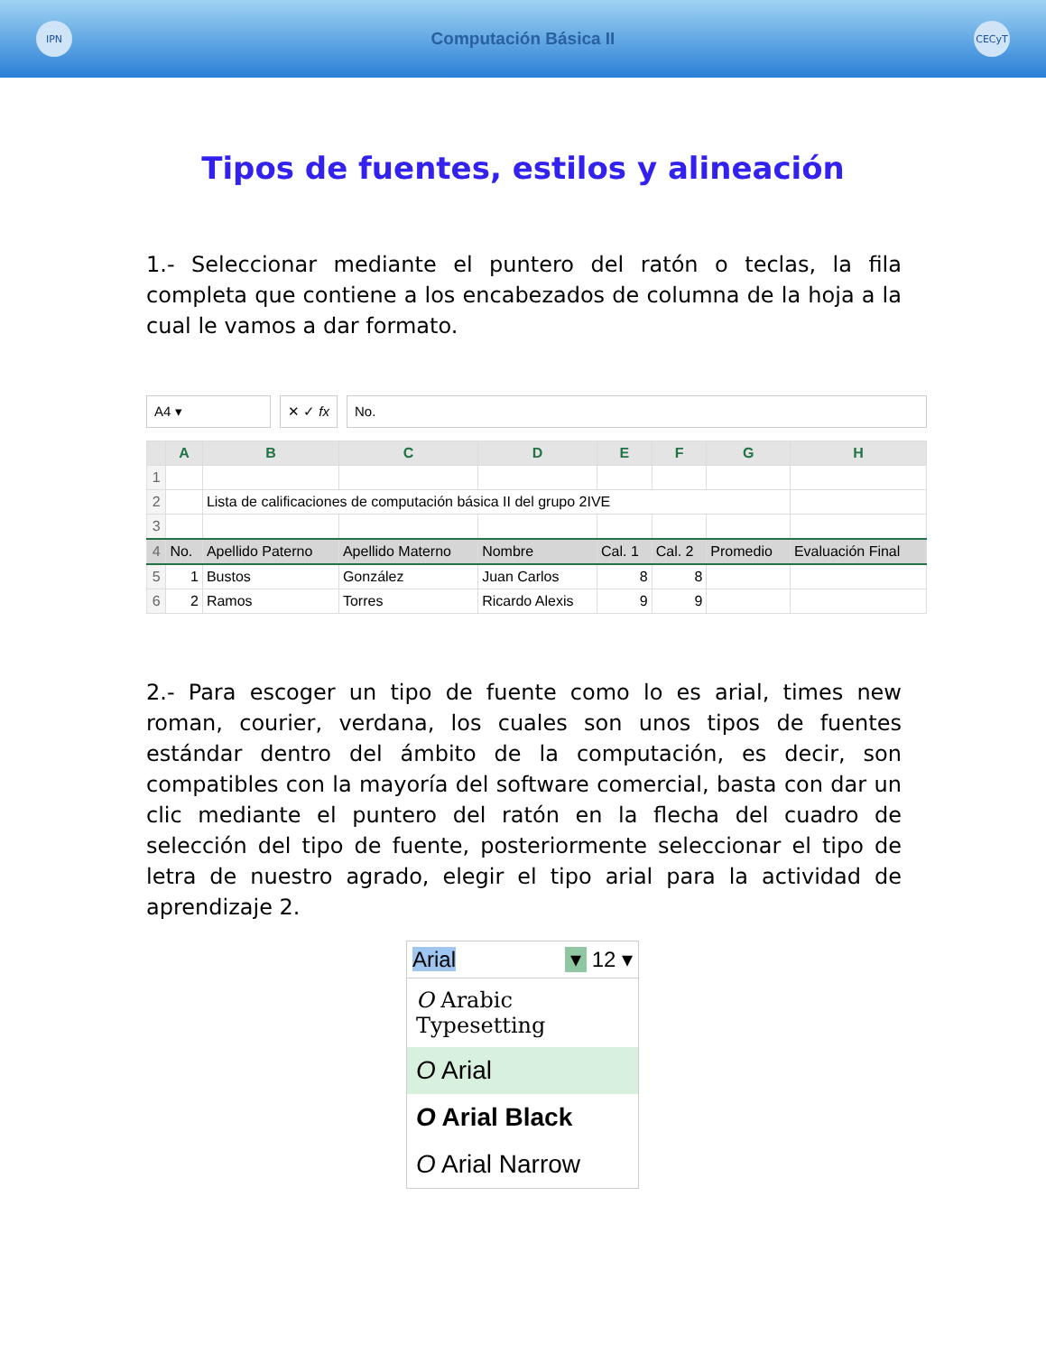IPN
Computación Básica II
CECyT
Tipos de fuentes, estilos y alineación
1.- Seleccionar mediante el puntero del ratón o teclas, la fila completa que contiene a los encabezados de columna de la hoja a la cual le vamos a dar formato.
A4 ▾ ✕ ✓ fx No.
| | A | B | C | D | E | F | G | H |
| --- | --- | --- | --- | --- | --- | --- | --- | --- |
| 1 | | | | | | | | |
| 2 | | Lista de calificaciones de computación básica II del grupo 2IVE | | | | | | |
| 3 | | | | | | | | |
| 4 | No. | Apellido Paterno | Apellido Materno | Nombre | Cal. 1 | Cal. 2 | Promedio | Evaluación Final |
| 5 | 1 | Bustos | González | Juan Carlos | 8 | 8 | | |
| 6 | 2 | Ramos | Torres | Ricardo Alexis | 9 | 9 | | |
2.- Para escoger un tipo de fuente como lo es arial, times new roman, courier, verdana, los cuales son unos tipos de fuentes estándar dentro del ámbito de la computación, es decir, son compatibles con la mayoría del software comercial, basta con dar un clic mediante el puntero del ratón en la flecha del cuadro de selección del tipo de fuente, posteriormente seleccionar el tipo de letra de nuestro agrado, elegir el tipo arial para la actividad de aprendizaje 2.
Arial ▾ 12 ▾
O Arabic Typesetting
O Arial
O Arial Black
O Arial Narrow